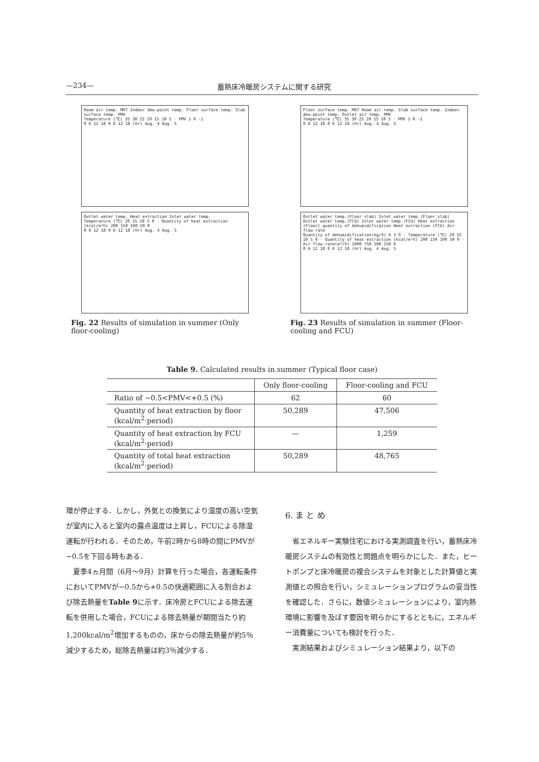—234— 蓄熱床冷暖房システムに関する研究
Room air temp. MRT Indoor dew-point temp. Floor surface temp. Slab surface temp. PMV
Temperature (℃) 35 30 25 20 15 10 5 · PMV 1 0 -1
0 6 12 18 0 6 12 18 (hr) Aug. 4 Aug. 5
Outlet water temp. Heat extraction Inlet water temp.
Temperature (℃) 20 15 10 5 0 · Quantity of heat extraction (kcal/m²h) 200 150 100 50 0
0 6 12 18 0 6 12 18 (hr) Aug. 4 Aug. 5
Fig. 22 Results of simulation in summer (Only floor-cooling)
Floor surface temp. MRT Room air temp. Slab surface temp. Indoor dew-point temp. Outlet air temp. PMV
Temperature (℃) 35 30 25 20 15 10 5 · PMV 1 0 -1
0 6 12 18 0 6 12 18 (hr) Aug. 4 Aug. 5
Outlet water temp.(Floor slab) Inlet water temp.(Floor slab) Outlet water temp.(FCU) Inlet water temp.(FCU) Heat extraction (Floor) quantity of dehumidification Heat extraction (FCU) Air flow rate
Quantity of dehumidification(kg/h) 6 3 0 · Temperature (℃) 20 15 10 5 0 · Quantity of heat extraction (kcal/m²h) 200 150 100 50 0 · Air flow rate(m³/h) 1000 750 500 250 0
0 6 12 18 0 6 12 18 (hr) Aug. 4 Aug. 5
Fig. 23 Results of simulation in summer (Floor-cooling and FCU)
Table 9. Calculated results in.summer (Typical floor case)
| | Only floor-cooling | Floor-cooling and FCU |
| --- | --- | --- |
| Ratio of −0.5<PMV<+0.5 (%) | 62 | 60 |
| Quantity of heat extraction by floor (kcal/m<sup>2</sup>·period) | 50,289 | 47,506 |
| Quantity of heat extraction by FCU (kcal/m<sup>2</sup>·period) | — | 1,259 |
| Quantity of total heat extraction (kcal/m<sup>2</sup>·period) | 50,289 | 48,765 |
環が停止する．しかし，外気との換気により湿度の高い空気が室内に入ると室内の露点温度は上昇し，FCUによる除湿運転が行われる．そのため，午前2時から8時の間にPMVが−0.5を下回る時もある．
夏季4ヵ月間（6月～9月）計算を行った場合，各運転条件においてPMVが−0.5から+0.5の快適範囲に入る割合および除去熱量をTable 9に示す．床冷房とFCUによる除去運転を併用した場合，FCUによる除去熱量が期間当たり約1,200kcal/m<sup>2</sup>増加するものの，床からの除去熱量が約5％減少するため，総除去熱量は約3％減少する．
6. ま と め
省エネルギー実験住宅における実測調査を行い，蓄熱床冷暖房システムの有効性と問題点を明らかにした．また，ヒートポンプと床冷暖房の複合システムを対象とした計算値と実測値との照合を行い，シミュレーションプログラムの妥当性を確認した．さらに，数値シミュレーションにより，室内熱環境に影響を及ぼす要因を明らかにするとともに，エネルギー消費量についても検討を行った．
実測結果およびシミュレーション結果より，以下の